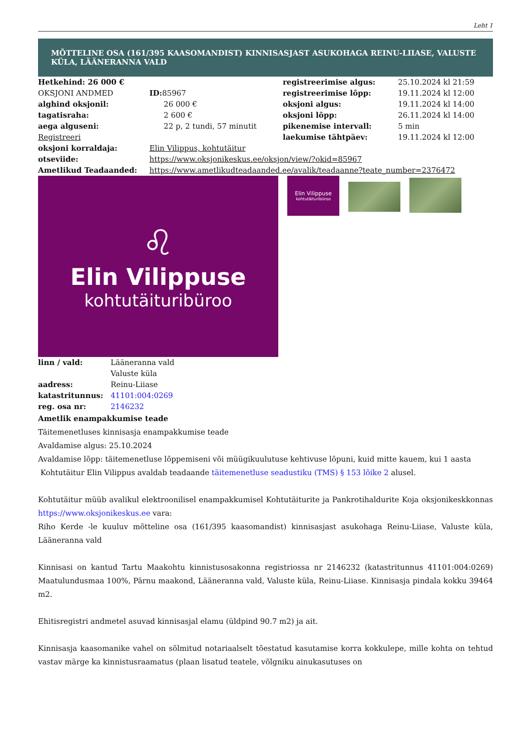Leht 1
MÕTTELINE OSA (161/395 KAASOMANDIST) KINNISASJAST ASUKOHAGA REINU-LIIASE, VALUSTE KÜLA, LÄÄNERANNA VALD
| Hetkehind: 26 000 € | | registreerimise algus: | 25.10.2024 kl 21:59 |
| OKSJONI ANDMED | ID: 85967 | registreerimise lõpp: | 19.11.2024 kl 12:00 |
| alghind oksjonil: | 26 000 € | oksjoni algus: | 19.11.2024 kl 14:00 |
| tagatisraha: | 2 600 € | oksjoni lõpp: | 26.11.2024 kl 14:00 |
| aega alguseni: | 22 p, 2 tundi, 57 minutit | pikenemise intervall: | 5 min |
| Registreeri | | laekumise tähtpäev: | 19.11.2024 kl 12:00 |
| oksjoni korraldaja: | Elin Vilippus, kohtutäitur | | |
| otseviide: | https://www.oksjonikeskus.ee/oksjon/view/?okid=85967 | | |
| Ametlikud Teadaanded: | https://www.ametlikudteadaanded.ee/avalik/teadaanne?teate_number=2376472 | | |
♌
Elin Vilippuse
kohtutäituribüroo
Elin Vilippuse
kohtutäituribüroo
| linn / vald: | Lääneranna vald Valuste küla |
| aadress: | Reinu-Liiase |
| katastritunnus: | 41101:004:0269 |
| reg. osa nr: | 2146232 |
Ametlik enampakkumise teade
Täitemenetluses kinnisasja enampakkumise teade
Avaldamise algus: 25.10.2024
Avaldamise lõpp: täitemenetluse lõppemiseni või müügikuulutuse kehtivuse lõpuni, kuid mitte kauem, kui 1 aasta
Kohtutäitur Elin Vilippus avaldab teadaande täitemenetluse seadustiku (TMS) § 153 lõike 2 alusel.
Kohtutäitur müüb avalikul elektroonilisel enampakkumisel Kohtutäiturite ja Pankrotihaldurite Koja oksjonikeskkonnas https://www.oksjonikeskus.ee vara:
Riho Kerde -le kuuluv mõtteline osa (161/395 kaasomandist) kinnisasjast asukohaga Reinu-Liiase, Valuste küla, Lääneranna vald
Kinnisasi on kantud Tartu Maakohtu kinnistusosakonna registriossa nr 2146232 (katastritunnus 41101:004:0269) Maatulundusmaa 100%, Pärnu maakond, Lääneranna vald, Valuste küla, Reinu-Liiase. Kinnisasja pindala kokku 39464 m2.
Ehitisregistri andmetel asuvad kinnisasjal elamu (üldpind 90.7 m2) ja ait.
Kinnisasja kaasomanike vahel on sõlmitud notariaalselt tõestatud kasutamise korra kokkulepe, mille kohta on tehtud vastav märge ka kinnistusraamatus (plaan lisatud teatele, võlgniku ainukasutuses on